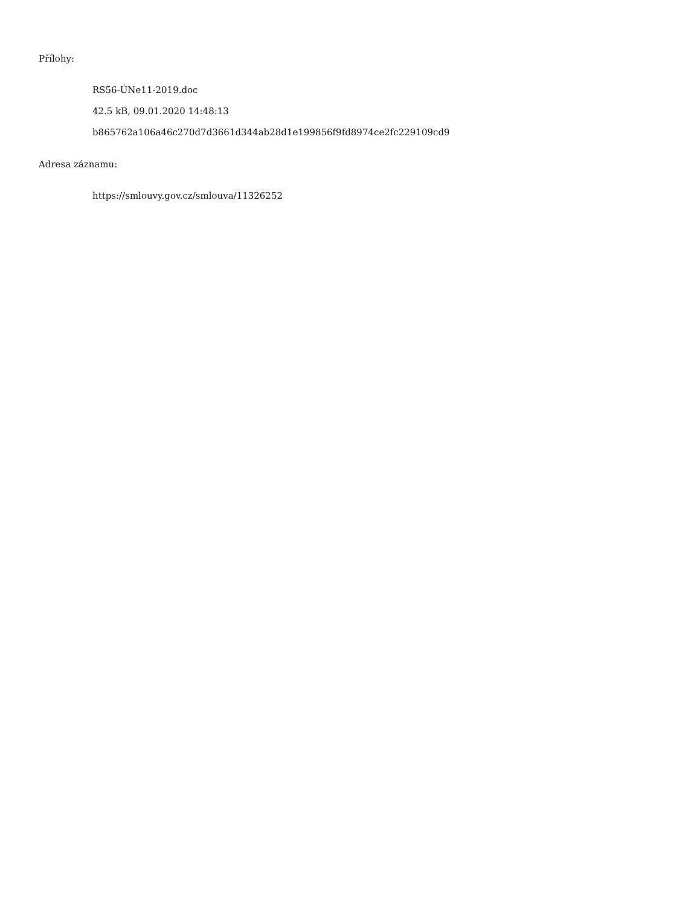Přílohy:
RS56-ÚNe11-2019.doc
42.5 kB, 09.01.2020 14:48:13
b865762a106a46c270d7d3661d344ab28d1e199856f9fd8974ce2fc229109cd9
Adresa záznamu:
https://smlouvy.gov.cz/smlouva/11326252